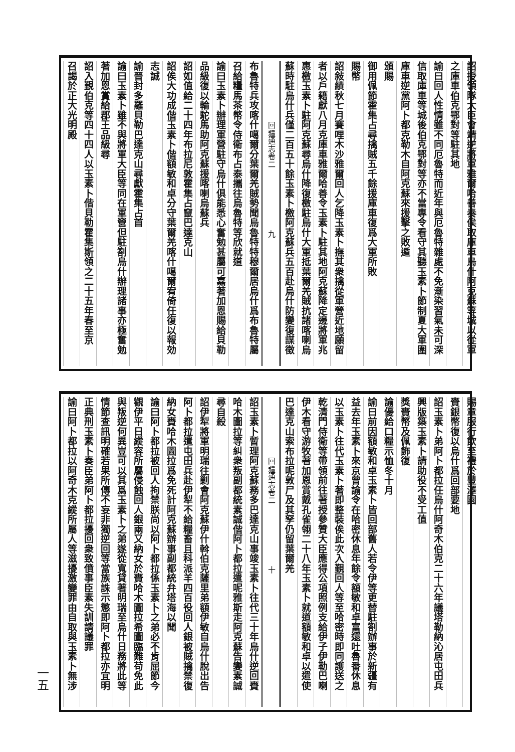詔授領隊大臣會靖逆將軍雅爾哈善奏俟取庫車烏什阿克蘇等城以從軍
之庫車伯克鄂對等駐其地
諭曰回人性情雖不同厄魯特而近年與厄魯特雜處不免漸染習氣未可深
信取庫車等城後伯克鄂對等亦不當專令看守其聽玉素卜節制夏大軍圍
庫車逆黨阿卜都克勒木自阿克蘇來援擊之敗遁
頒賜
御用佩節霍集占尋擒賊五千餘援庫車復爲大軍所敗
賜幣
詔敍績秋七月賽哩木沙雅爾回人乞降玉素卜撫其衆擒從軍營近地願留
者以戶籍獻八月克庫車雅爾哈善令玉素卜駐其地阿克蘇降定邊將軍兆
惠檄玉素卜駐阿克蘇尋烏什降復檄駐烏什大軍抵葉爾羌賊抗諸喀喇烏
蘇時駐烏什兵僅二百五十餘玉素卜檄阿克蘇兵五百赴烏什防變復謀徵
回疆通志卷二　　　　　　　　九
布魯特兵攻喀什噶爾分葉爾羌賊勢聞烏魯特特穆爾居烏什爲布魯特屬
召給糧馬茶幣令侍衛布占泰攜往烏魯特等欣就道
諭曰玉素卜辦理軍營駐守烏什俱能悉心奮勉甚屬可嘉著加恩賜給貝勒
品級復以輪駝馬助阿克蘇援喀喇烏蘇兵
詔如值給二十四年布拉尼敦霍集占竄巴達克山
詔俟大功成偕玉素卜偕額敏和卓分守葉爾羌喀什噶爾宥倚任復以報効
志誠
諭晉封多羅貝勒巴達克山尋獻霍集占首
諭曰玉素卜雖不與將軍大臣等同在軍營但駐劄烏什辦理諸事亦極奮勉
著加恩賞給郡王品級尋
詔入覲伯克等四十四人以玉素卜偕貝勒霍集斯領之二十五年春至京
召謁於正大光明殿
賜章服行飲至禮於豐澤園
賚銀幣復以烏什爲回部要地
詔玉素卜弟阿卜都拉任烏什阿奇木伯克二十六年議塔勒納沁居屯田兵
興版築玉素卜請助役不受工值
獎賚幣及佩飾復
諭優給口糧示恤冬十月
諭曰前因額敏和卓玉素卜皆回部舊人若令伊等更替駐劄辦事於新疆有
益去年玉素卜來京曾諭令在哈密休息年餘令額敏和卓富還吐魯番休息
以玉素卜往代玉素卜著即整裝俟此次入覲回人等至哈密時即同護送之
乾清門侍衛等帶領前往著授參贊大臣應得公項照例支給伊子伊勒巴喇
伊木看守游牧著加恩賞戴孔雀翎二十八年玉素卜就道額敏和卓以遣使
巴達克山索布拉呢敦尸及其孥仍留葉爾羌
回疆通志卷二　　　　　　　　十
詔玉素卜暫理阿克蘇務多巴達克山事竣玉素卜往代三十年烏什逆回賚
哈木圖拉等糾衆叛副都統素誠偕阿卜都拉遣呢雅斯走阿克蘇告變素誠
尋自殺
詔伊犁將軍明瑞往剿會阿克蘇伊什斡伯克薩里弟額伊敏自烏什脫出告
阿卜都拉遣屯田兵赴伊犁不給糧畜且科派羊四百役回人銀被賊擒禁復
納女賚哈木圖拉爲免死計阿克蘇辦事副都統弁塔海以聞
諭曰阿卜都拉被回人拘禁朕尚以阿卜都拉係玉素卜之弟必不肯屈節今
觀伊平日縱容所屬侵蝕回人銀兩又納女於賚哈木圖拉希圖臨難苟免此
與叛逆何異豈可以其爲玉素卜之弟遂從寬貸著明瑞至烏什日務將此等
情節查訊明確若果所傳不妄非獨逆回等當族誅示懲即阿卜都拉亦宜明
正典刑玉素卜奏臣弟阿卜都拉擾回衆致僨事臣素失訓請議罪
諭曰阿卜都拉以阿奇木克縱所屬人等滋擾激變罪由自取與玉素卜無涉
一五